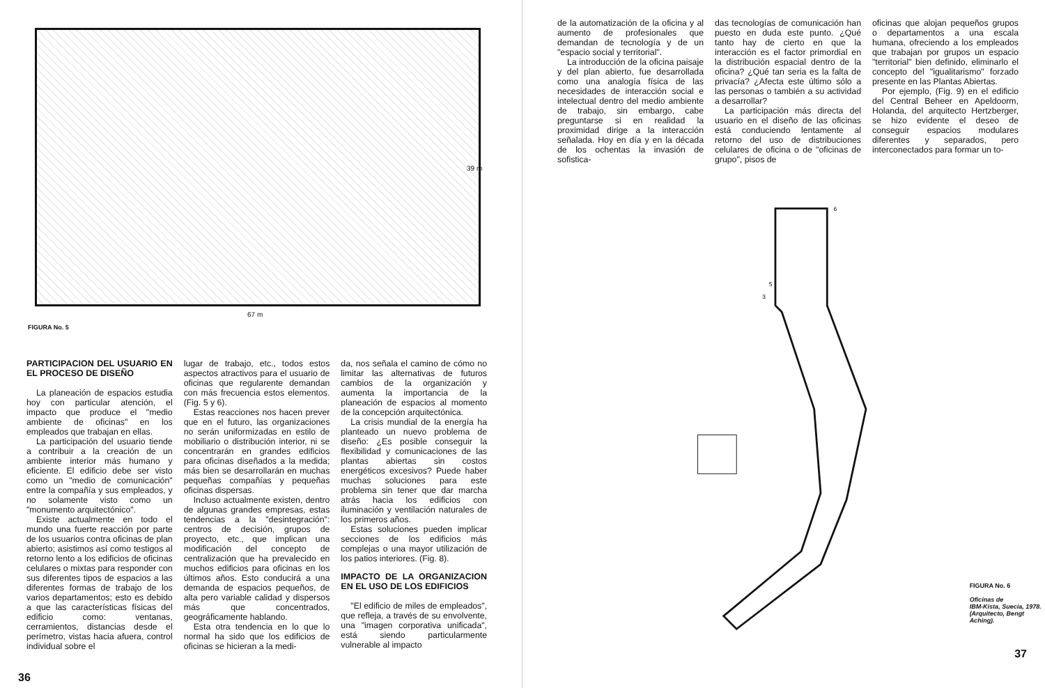39 m
67 m
FIGURA No. 5
PARTICIPACION DEL USUARIO EN EL PROCESO DE DISEÑO
La planeación de espacios estudia hoy con particular atención, el impacto que produce el "medio ambiente de oficinas" en los empleados que trabajan en ellas.
La participación del usuario tiende a contribuir a la creación de un ambiente interior más humano y eficiente. El edificio debe ser visto como un "medio de comunicación" entre la compañía y sus empleados, y no solamente visto como un "monumento arquitectónico".
Existe actualmente en todo el mundo una fuerte reacción por parte de los usuarios contra oficinas de plan abierto; asistimos así como testigos al retorno lento a los edificios de oficinas celulares o mixtas para responder con sus diferentes tipos de espacios a las diferentes formas de trabajo de los varios departamentos; esto es debido a que las características físicas del edificio como: ventanas, cerramientos, distancias desde el perímetro, vistas hacia afuera, control individual sobre el
lugar de trabajo, etc., todos estos aspectos atractivos para el usuario de oficinas que regularente demandan con más frecuencia estos elementos. (Fig. 5 y 6).
Estas reacciones nos hacen prever que en el futuro, las organizaciones no serán uniformizadas en estilo de mobiliario o distribución interior, ni se concentrarán en grandes edificios para oficinas diseñados a la medida; más bien se desarrollarán en muchas pequeñas compañías y pequeñas oficinas dispersas.
Incluso actualmente existen, dentro de algunas grandes empresas, estas tendencias a la "desintegración": centros de decisión, grupos de proyecto, etc., que implican una modificación del concepto de centralización que ha prevalecido en muchos edificios para oficinas en los últimos años. Esto conducirá a una demanda de espacios pequeños, de alta pero variable calidad y dispersos más que concentrados, geográficamente hablando.
Esta otra tendencia en lo que lo normal ha sido que los edificios de oficinas se hicieran a la medi-
da, nos señala el camino de cómo no limitar las alternativas de futuros cambios de la organización y aumenta la importancia de la planeación de espacios al momento de la concepción arquitectónica.
La crisis mundial de la energía ha planteado un nuevo problema de diseño: ¿Es posible conseguir la flexibilidad y comunicaciones de las plantas abiertas sin costos energéticos excesivos? Puede haber muchas soluciones para este problema sin tener que dar marcha atrás hacia los edificios con iluminación y ventilación naturales de los primeros años.
Estas soluciones pueden implicar secciones de los edificios más complejas o una mayor utilización de los patios interiores. (Fig. 8).
IMPACTO DE LA ORGANIZACION EN EL USO DE LOS EDIFICIOS
"El edificio de miles de empleados", que refleja, a través de su envolvente, una "imagen corporativa unificada", está siendo particularmente vulnerable al impacto
36
de la automatización de la oficina y al aumento de profesionales que demandan de tecnología y de un "espacio social y territorial".
La introducción de la oficina paisaje y del plan abierto, fue desarrollada como una analogía física de las necesidades de interacción social e intelectual dentro del medio ambiente de trabajo, sin embargo, cabe preguntarse si en realidad la proximidad dirige a la interacción señalada. Hoy en día y en la década de los ochentas la invasión de sofistica-
das tecnologías de comunicación han puesto en duda este punto. ¿Qué tanto hay de cierto en que la interacción es el factor primordial en la distribución espacial dentro de la oficina? ¿Qué tan seria es la falta de privacía? ¿Afecta este último sólo a las personas o también a su actividad a desarrollar?
La participación más directa del usuario en el diseño de las oficinas está conduciendo lentamente al retorno del uso de distribuciones celulares de oficina o de "oficinas de grupo", pisos de
oficinas que alojan pequeños grupos o departamentos a una escala humana, ofreciendo a los empleados que trabajan por grupos un espacio "territorial" bien definido, eliminarlo el concepto del "igualitarismo" forzado presente en las Plantas Abiertas.
Por ejemplo, (Fig. 9) en el edificio del Central Beheer en Apeldoorm, Holanda, del arquitecto Hertzberger, se hizo evidente el deseo de conseguir espacios modulares diferentes y separados, pero interconectados para formar un to-
6
5
3
FIGURA No. 6
Oficinas de
IBM-Kista, Suecia, 1978.
(Arquitecto, Bengt Aching).
37